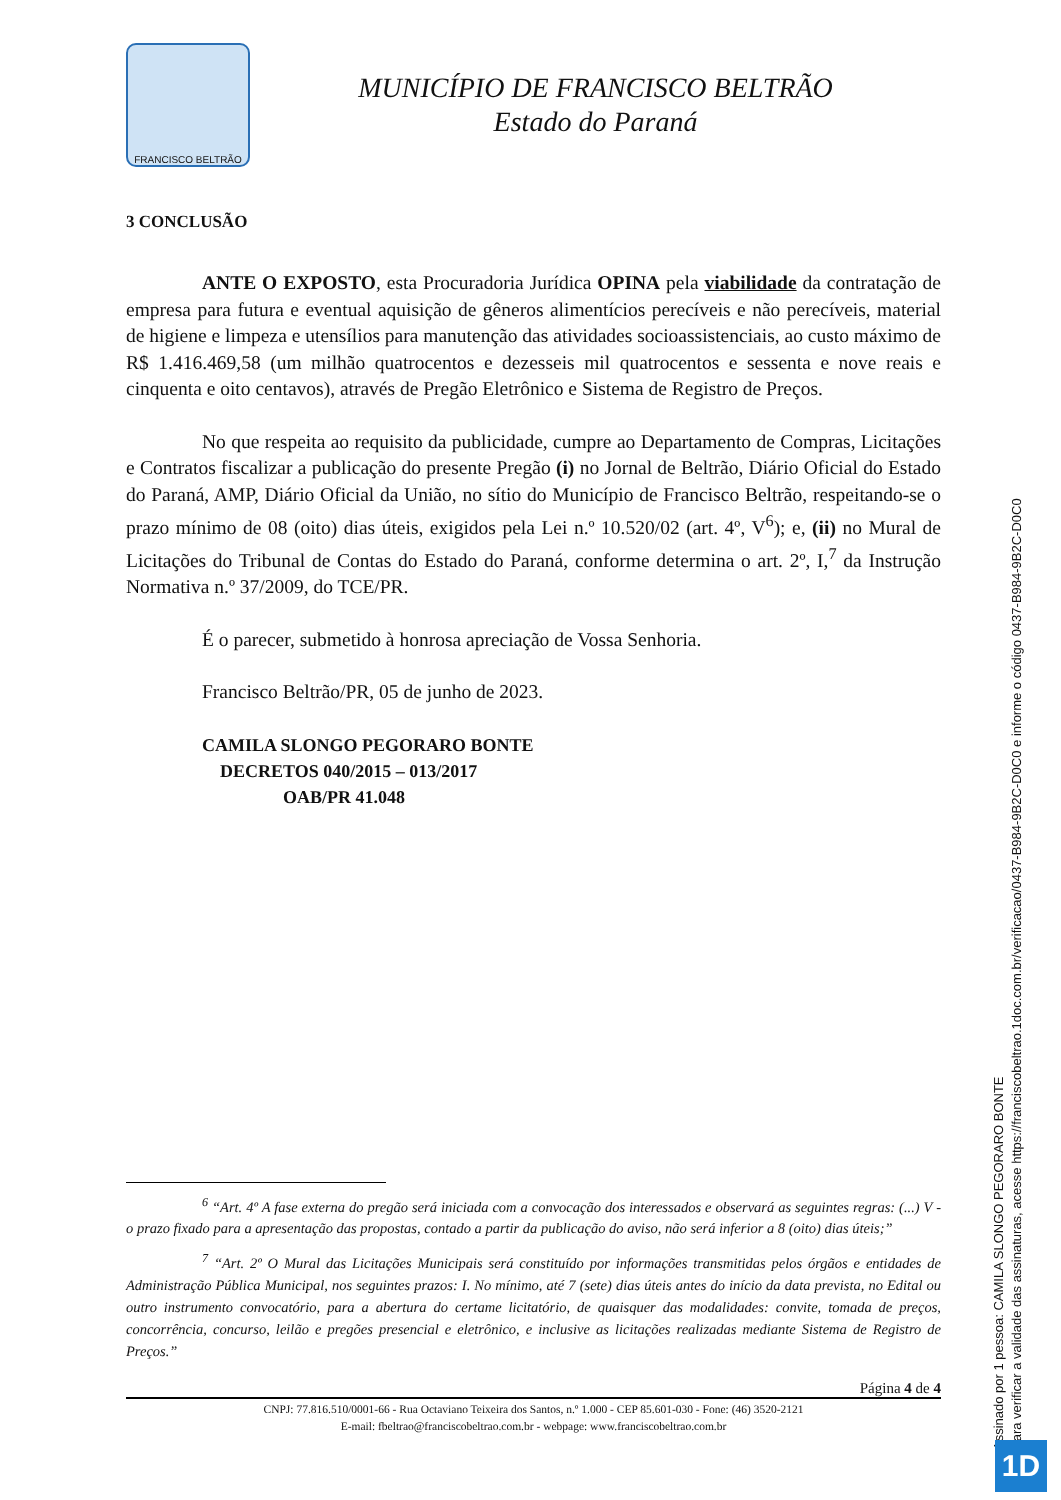FRANCISCO BELTRÃO
MUNICÍPIO DE FRANCISCO BELTRÃO
Estado do Paraná
3 CONCLUSÃO
ANTE O EXPOSTO, esta Procuradoria Jurídica OPINA pela viabilidade da contratação de empresa para futura e eventual aquisição de gêneros alimentícios perecíveis e não perecíveis, material de higiene e limpeza e utensílios para manutenção das atividades socioassistenciais, ao custo máximo de R$ 1.416.469,58 (um milhão quatrocentos e dezesseis mil quatrocentos e sessenta e nove reais e cinquenta e oito centavos), através de Pregão Eletrônico e Sistema de Registro de Preços.
No que respeita ao requisito da publicidade, cumpre ao Departamento de Compras, Licitações e Contratos fiscalizar a publicação do presente Pregão (i) no Jornal de Beltrão, Diário Oficial do Estado do Paraná, AMP, Diário Oficial da União, no sítio do Município de Francisco Beltrão, respeitando-se o prazo mínimo de 08 (oito) dias úteis, exigidos pela Lei n.º 10.520/02 (art. 4º, V<sup>6</sup>); e, (ii) no Mural de Licitações do Tribunal de Contas do Estado do Paraná, conforme determina o art. 2º, I,<sup>7</sup> da Instrução Normativa n.º 37/2009, do TCE/PR.
É o parecer, submetido à honrosa apreciação de Vossa Senhoria.
Francisco Beltrão/PR, 05 de junho de 2023.
CAMILA SLONGO PEGORARO BONTE
DECRETOS 040/2015 – 013/2017
OAB/PR 41.048
<sup>6</sup> “Art. 4º A fase externa do pregão será iniciada com a convocação dos interessados e observará as seguintes regras: (...) V - o prazo fixado para a apresentação das propostas, contado a partir da publicação do aviso, não será inferior a 8 (oito) dias úteis;”
<sup>7</sup> “Art. 2º O Mural das Licitações Municipais será constituído por informações transmitidas pelos órgãos e entidades de Administração Pública Municipal, nos seguintes prazos: I. No mínimo, até 7 (sete) dias úteis antes do início da data prevista, no Edital ou outro instrumento convocatório, para a abertura do certame licitatório, de quaisquer das modalidades: convite, tomada de preços, concorrência, concurso, leilão e pregões presencial e eletrônico, e inclusive as licitações realizadas mediante Sistema de Registro de Preços.”
Página 4 de 4
CNPJ: 77.816.510/0001-66 - Rua Octaviano Teixeira dos Santos, n.º 1.000 - CEP 85.601-030 - Fone: (46) 3520-2121
E-mail: fbeltrao@franciscobeltrao.com.br - webpage: www.franciscobeltrao.com.br
Assinado por 1 pessoa: CAMILA SLONGO PEGORARO BONTE
Para verificar a validade das assinaturas, acesse https://franciscobeltrao.1doc.com.br/verificacao/0437-B984-9B2C-D0C0 e informe o código 0437-B984-9B2C-D0C0
1D